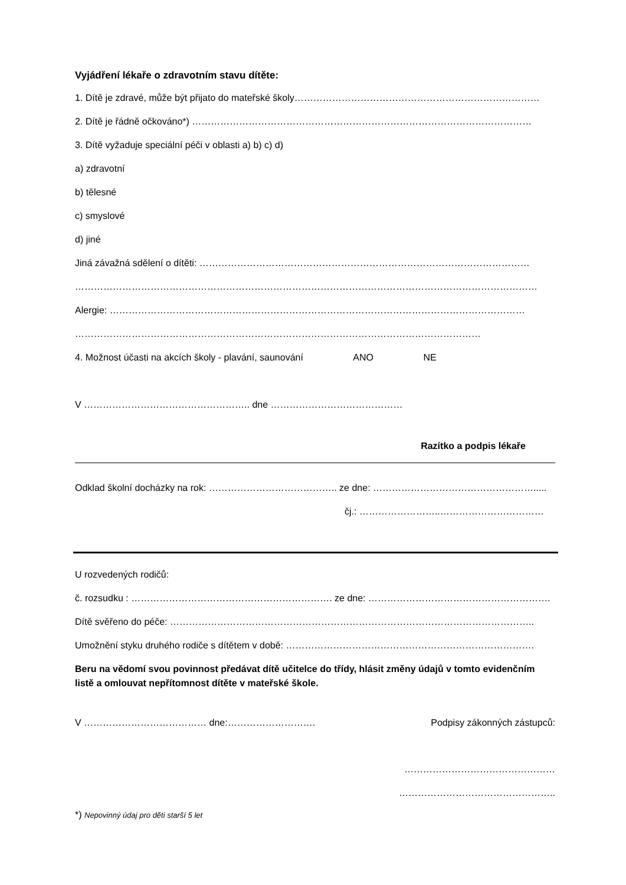Vyjádření lékaře o zdravotním stavu dítěte:
1. Dítě je zdravé, může být přijato do mateřské školy……………………………………………………………………
2. Dítě je řádně očkováno*) ………………………………………………………………………………………………
3. Dítě vyžaduje speciální péči v oblasti a) b) c) d)
a) zdravotní
b) tělesné
c) smyslové
d) jiné
Jiná závažná sdělení o dítěti: ……………………………………………………………………………………………
…………………………………………………………………………………………………………………………………
Alergie: ……………………………………………………………………………………………………………………
…………………………………………………………………………………………………………………
4. Možnost účasti na akcích školy - plavání, saunování ANO NE
V …………………………………………….. dne ……………………………………
Razítko a podpis lékaře
Odklad školní docházky na rok: ………………………………….. ze dne: …………………………………………….....
čj.: ……………………..……………………………
U rozvedených rodičů:
č. rozsudku : ………………………………………………………. ze dne: ………………………………………………….
Dítě svěřeno do péče: ……………………………………………………………………………………………………..
Umožnění styku druhého rodiče s dítětem v době: …………………………………………………………………….
Beru na vědomí svou povinnost předávat dítě učitelce do třídy, hlásit změny údajů v tomto evidenčním listě a omlouvat nepřítomnost dítěte v mateřské škole.
V ………………………………… dne:………………………. Podpisy zákonných zástupců:
…………………………………………
…………………………………………..
*) Nepovinný údaj pro děti starší 5 let